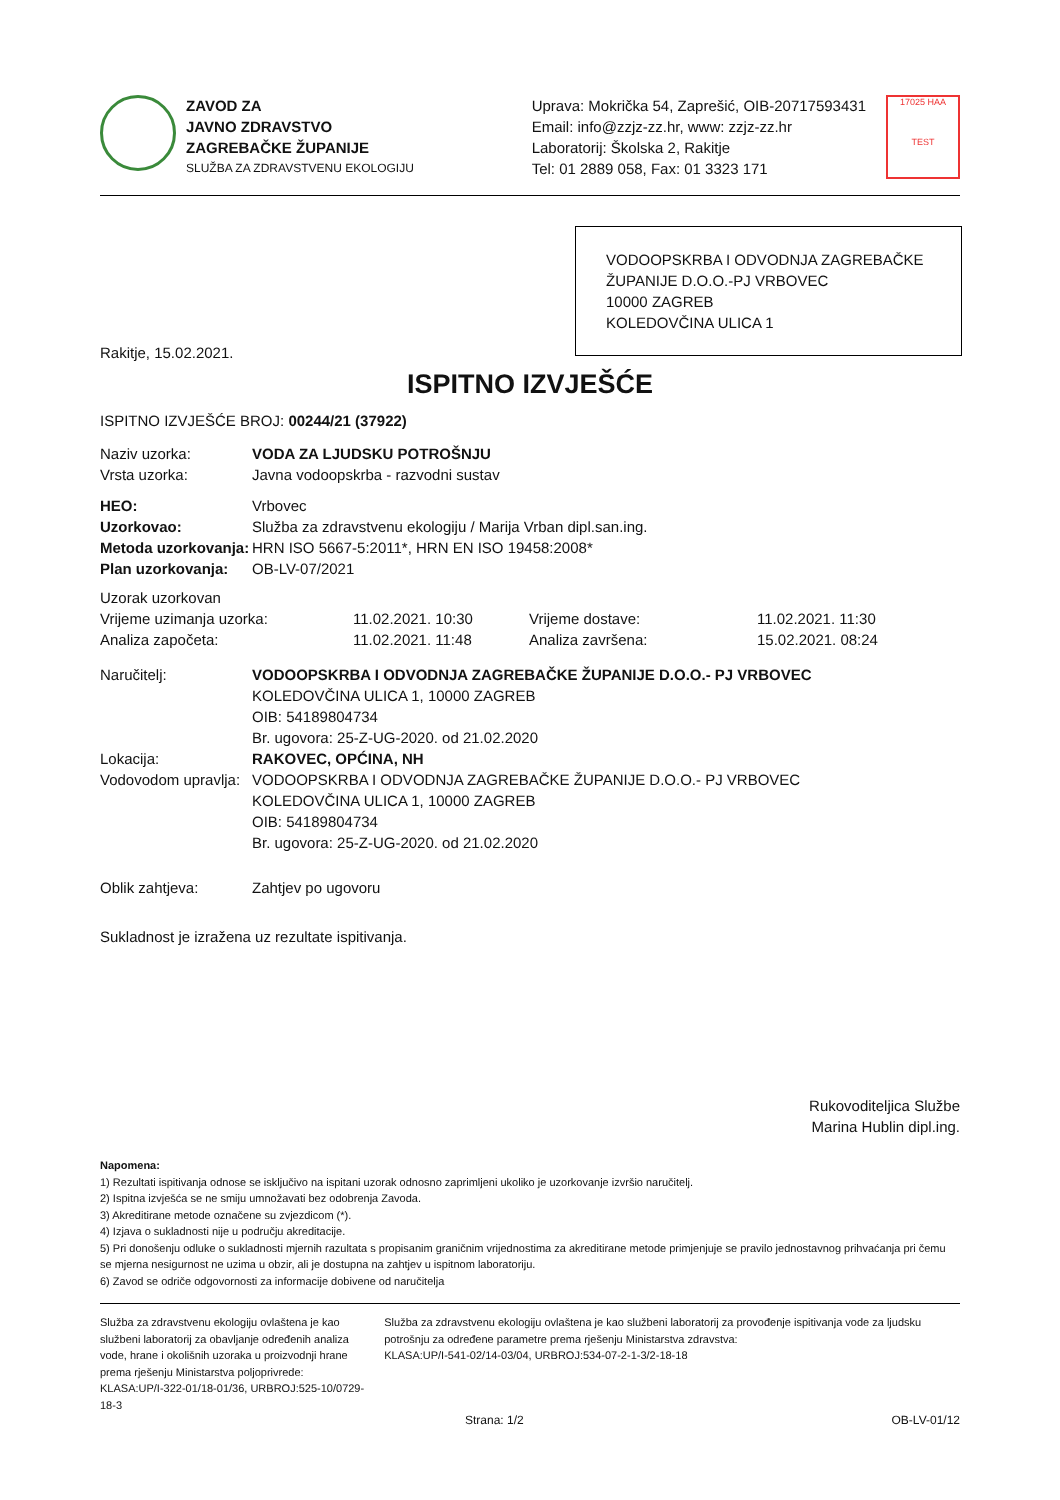ZAVOD ZA
JAVNO ZDRAVSTVO
ZAGREBAČKE ŽUPANIJE
SLUŽBA ZA ZDRAVSTVENU EKOLOGIJU
Uprava: Mokrička 54, Zaprešić, OIB-20717593431
Email: info@zzjz-zz.hr, www: zzjz-zz.hr
Laboratorij: Školska 2, Rakitje
Tel: 01 2889 058, Fax: 01 3323 171
17025 HAA
TEST
VODOOPSKRBA I ODVODNJA ZAGREBAČKE ŽUPANIJE D.O.O.-PJ VRBOVEC
10000 ZAGREB
KOLEDOVČINA ULICA 1
Rakitje, 15.02.2021.
ISPITNO IZVJEŠĆE
ISPITNO IZVJEŠĆE BROJ: 00244/21 (37922)
| Naziv uzorka: | VODA ZA LJUDSKU POTROŠNJU |
| Vrsta uzorka: | Javna vodoopskrba - razvodni sustav |
| HEO: | Vrbovec |
| Uzorkovao: | Služba za zdravstvenu ekologiju / Marija Vrban dipl.san.ing. |
| Metoda uzorkovanja: | HRN ISO 5667-5:2011*, HRN EN ISO 19458:2008* |
| Plan uzorkovanja: | OB-LV-07/2021 |
| Uzorak uzorkovan | | | |
| Vrijeme uzimanja uzorka: | 11.02.2021. 10:30 | Vrijeme dostave: | 11.02.2021. 11:30 |
| Analiza započeta: | 11.02.2021. 11:48 | Analiza završena: | 15.02.2021. 08:24 |
| Naručitelj: | VODOOPSKRBA I ODVODNJA ZAGREBAČKE ŽUPANIJE D.O.O.- PJ VRBOVEC KOLEDOVČINA ULICA 1, 10000 ZAGREB OIB: 54189804734 Br. ugovora: 25-Z-UG-2020. od 21.02.2020 |
| Lokacija: | RAKOVEC, OPĆINA, NH |
| Vodovodom upravlja: | VODOOPSKRBA I ODVODNJA ZAGREBAČKE ŽUPANIJE D.O.O.- PJ VRBOVEC KOLEDOVČINA ULICA 1, 10000 ZAGREB OIB: 54189804734 Br. ugovora: 25-Z-UG-2020. od 21.02.2020 |
| Oblik zahtjeva: | Zahtjev po ugovoru |
Sukladnost je izražena uz rezultate ispitivanja.
Rukovoditeljica Službe
Marina Hublin dipl.ing.
Napomena:
1) Rezultati ispitivanja odnose se isključivo na ispitani uzorak odnosno zaprimljeni ukoliko je uzorkovanje izvršio naručitelj.
2) Ispitna izvješća se ne smiju umnožavati bez odobrenja Zavoda.
3) Akreditirane metode označene su zvjezdicom (*).
4) Izjava o sukladnosti nije u području akreditacije.
5) Pri donošenju odluke o sukladnosti mjernih razultata s propisanim graničnim vrijednostima za akreditirane metode primjenjuje se pravilo jednostavnog prihvaćanja pri čemu se mjerna nesigurnost ne uzima u obzir, ali je dostupna na zahtjev u ispitnom laboratoriju.
6) Zavod se odriče odgovornosti za informacije dobivene od naručitelja
Služba za zdravstvenu ekologiju ovlaštena je kao službeni laboratorij za obavljanje određenih analiza vode, hrane i okolišnih uzoraka u proizvodnji hrane prema rješenju Ministarstva poljoprivrede:
KLASA:UP/I-322-01/18-01/36, URBROJ:525-10/0729-18-3
Služba za zdravstvenu ekologiju ovlaštena je kao službeni laboratorij za provođenje ispitivanja vode za ljudsku potrošnju za određene parametre prema rješenju Ministarstva zdravstva:
KLASA:UP/I-541-02/14-03/04, URBROJ:534-07-2-1-3/2-18-18
Strana: 1/2 OB-LV-01/12